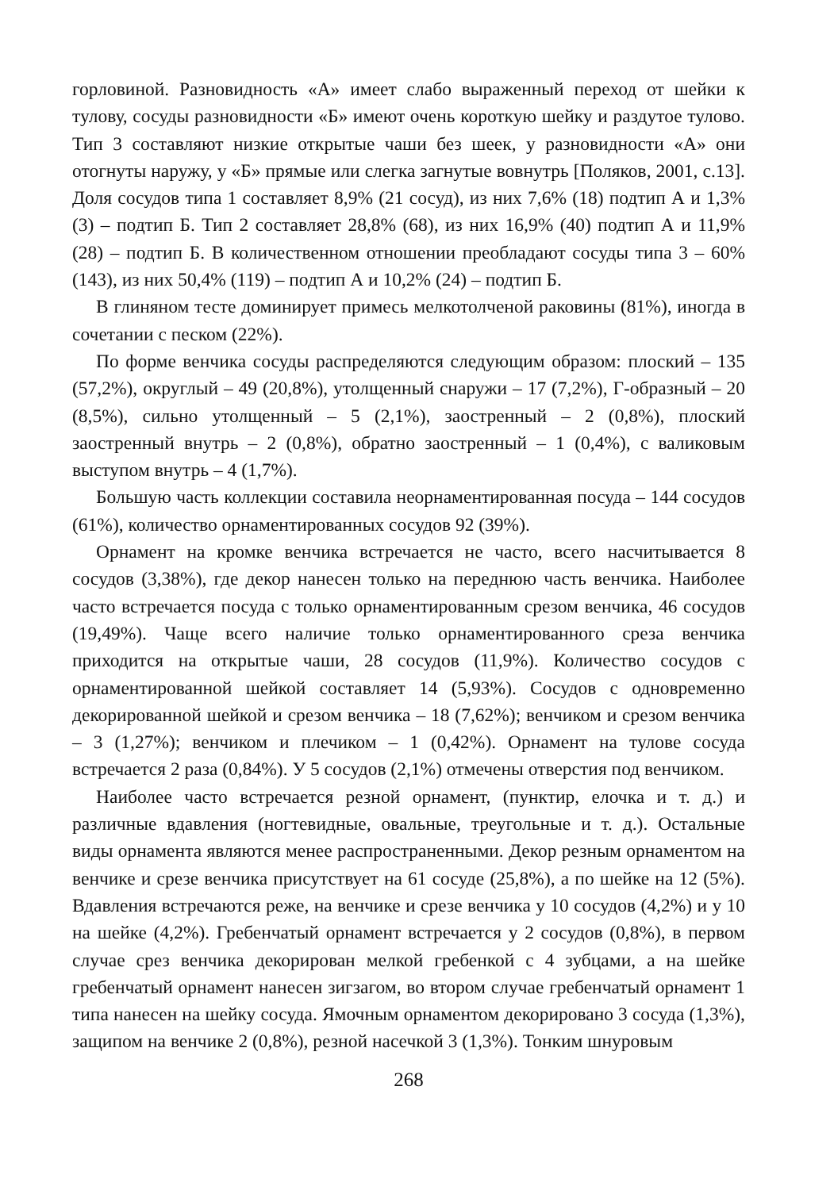горловиной. Разновидность «А» имеет слабо выраженный переход от шейки к тулову, сосуды разновидности «Б» имеют очень короткую шейку и раздутое тулово. Тип 3 составляют низкие открытые чаши без шеек, у разновидности «А» они отогнуты наружу, у «Б» прямые или слегка загнутые вовнутрь [Поляков, 2001, с.13]. Доля сосудов типа 1 составляет 8,9% (21 сосуд), из них 7,6% (18) подтип А и 1,3% (3) – подтип Б. Тип 2 составляет 28,8% (68), из них 16,9% (40) подтип А и 11,9% (28) – подтип Б. В количественном отношении преобладают сосуды типа 3 – 60% (143), из них 50,4% (119) – подтип А и 10,2% (24) – подтип Б.
В глиняном тесте доминирует примесь мелкотолченой раковины (81%), иногда в сочетании с песком (22%).
По форме венчика сосуды распределяются следующим образом: плоский – 135 (57,2%), округлый – 49 (20,8%), утолщенный снаружи – 17 (7,2%), Г-образный – 20 (8,5%), сильно утолщенный – 5 (2,1%), заостренный – 2 (0,8%), плоский заостренный внутрь – 2 (0,8%), обратно заостренный – 1 (0,4%), с валиковым выступом внутрь – 4 (1,7%).
Большую часть коллекции составила неорнаментированная посуда – 144 сосудов (61%), количество орнаментированных сосудов 92 (39%).
Орнамент на кромке венчика встречается не часто, всего насчитывается 8 сосудов (3,38%), где декор нанесен только на переднюю часть венчика. Наиболее часто встречается посуда с только орнаментированным срезом венчика, 46 сосудов (19,49%). Чаще всего наличие только орнаментированного среза венчика приходится на открытые чаши, 28 сосудов (11,9%). Количество сосудов с орнаментированной шейкой составляет 14 (5,93%). Сосудов с одновременно декорированной шейкой и срезом венчика – 18 (7,62%); венчиком и срезом венчика – 3 (1,27%); венчиком и плечиком – 1 (0,42%). Орнамент на тулове сосуда встречается 2 раза (0,84%). У 5 сосудов (2,1%) отмечены отверстия под венчиком.
Наиболее часто встречается резной орнамент, (пунктир, елочка и т. д.) и различные вдавления (ногтевидные, овальные, треугольные и т. д.). Остальные виды орнамента являются менее распространенными. Декор резным орнаментом на венчике и срезе венчика присутствует на 61 сосуде (25,8%), а по шейке на 12 (5%). Вдавления встречаются реже, на венчике и срезе венчика у 10 сосудов (4,2%) и у 10 на шейке (4,2%). Гребенчатый орнамент встречается у 2 сосудов (0,8%), в первом случае срез венчика декорирован мелкой гребенкой с 4 зубцами, а на шейке гребенчатый орнамент нанесен зигзагом, во втором случае гребенчатый орнамент 1 типа нанесен на шейку сосуда. Ямочным орнаментом декорировано 3 сосуда (1,3%), защипом на венчике 2 (0,8%), резной насечкой 3 (1,3%). Тонким шнуровым
268